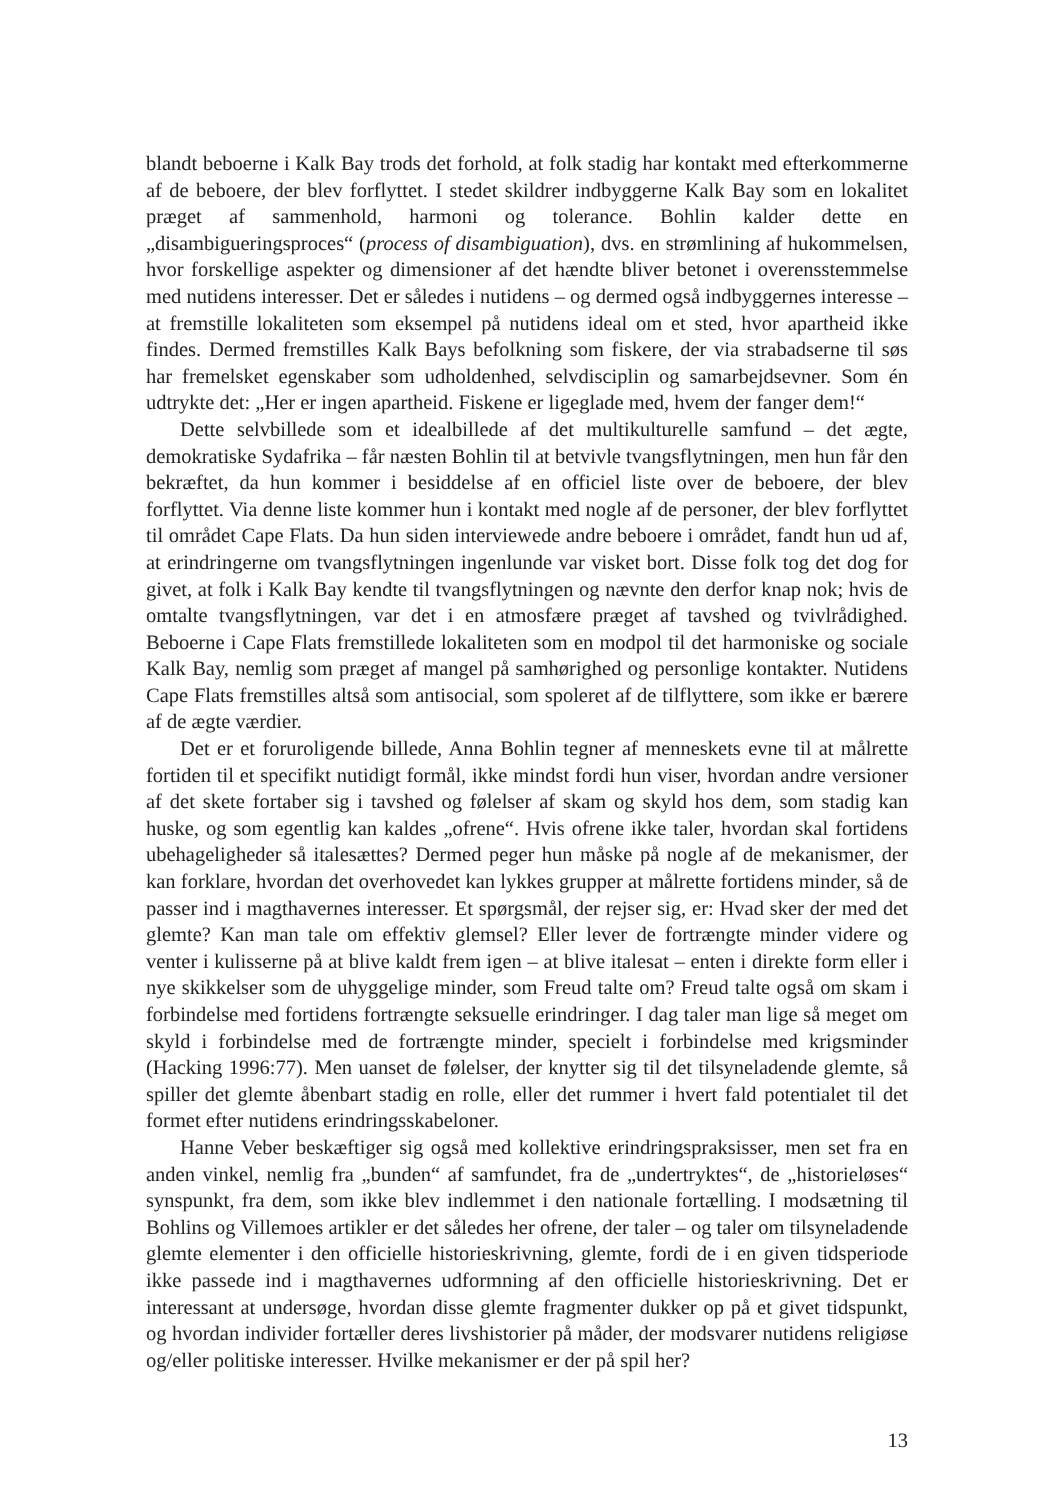blandt beboerne i Kalk Bay trods det forhold, at folk stadig har kontakt med efterkommerne af de beboere, der blev forflyttet. I stedet skildrer indbyggerne Kalk Bay som en lokalitet præget af sammenhold, harmoni og tolerance. Bohlin kalder dette en „disambigueringsproces“ (process of disambiguation), dvs. en strømlining af hukommelsen, hvor forskellige aspekter og dimensioner af det hændte bliver betonet i overensstemmelse med nutidens interesser. Det er således i nutidens – og dermed også indbyggernes interesse – at fremstille lokaliteten som eksempel på nutidens ideal om et sted, hvor apartheid ikke findes. Dermed fremstilles Kalk Bays befolkning som fiskere, der via strabadserne til søs har fremelsket egenskaber som udholdenhed, selvdisciplin og samarbejdsevner. Som én udtrykte det: „Her er ingen apartheid. Fiskene er ligeglade med, hvem der fanger dem!“
Dette selvbillede som et idealbillede af det multikulturelle samfund – det ægte, demokratiske Sydafrika – får næsten Bohlin til at betvivle tvangsflytningen, men hun får den bekræftet, da hun kommer i besiddelse af en officiel liste over de beboere, der blev forflyttet. Via denne liste kommer hun i kontakt med nogle af de personer, der blev forflyttet til området Cape Flats. Da hun siden interviewede andre beboere i området, fandt hun ud af, at erindringerne om tvangsflytningen ingenlunde var visket bort. Disse folk tog det dog for givet, at folk i Kalk Bay kendte til tvangsflytningen og nævnte den derfor knap nok; hvis de omtalte tvangsflytningen, var det i en atmosfære præget af tavshed og tvivlrådighed. Beboerne i Cape Flats fremstillede lokaliteten som en modpol til det harmoniske og sociale Kalk Bay, nemlig som præget af mangel på samhørighed og personlige kontakter. Nutidens Cape Flats fremstilles altså som antisocial, som spoleret af de tilflyttere, som ikke er bærere af de ægte værdier.
Det er et foruroligende billede, Anna Bohlin tegner af menneskets evne til at målrette fortiden til et specifikt nutidigt formål, ikke mindst fordi hun viser, hvordan andre versioner af det skete fortaber sig i tavshed og følelser af skam og skyld hos dem, som stadig kan huske, og som egentlig kan kaldes „ofrene“. Hvis ofrene ikke taler, hvordan skal fortidens ubehageligheder så italesættes? Dermed peger hun måske på nogle af de mekanismer, der kan forklare, hvordan det overhovedet kan lykkes grupper at målrette fortidens minder, så de passer ind i magthavernes interesser. Et spørgsmål, der rejser sig, er: Hvad sker der med det glemte? Kan man tale om effektiv glemsel? Eller lever de fortrængte minder videre og venter i kulisserne på at blive kaldt frem igen – at blive italesat – enten i direkte form eller i nye skikkelser som de uhyggelige minder, som Freud talte om? Freud talte også om skam i forbindelse med fortidens fortrængte seksuelle erindringer. I dag taler man lige så meget om skyld i forbindelse med de fortrængte minder, specielt i forbindelse med krigsminder (Hacking 1996:77). Men uanset de følelser, der knytter sig til det tilsyneladende glemte, så spiller det glemte åbenbart stadig en rolle, eller det rummer i hvert fald potentialet til det formet efter nutidens erindringsskabeloner.
Hanne Veber beskæftiger sig også med kollektive erindringspraksisser, men set fra en anden vinkel, nemlig fra „bunden“ af samfundet, fra de „undertryktes“, de „historieløses“ synspunkt, fra dem, som ikke blev indlemmet i den nationale fortælling. I modsætning til Bohlins og Villemoes artikler er det således her ofrene, der taler – og taler om tilsyneladende glemte elementer i den officielle historieskrivning, glemte, fordi de i en given tidsperiode ikke passede ind i magthavernes udformning af den officielle historieskrivning. Det er interessant at undersøge, hvordan disse glemte fragmenter dukker op på et givet tidspunkt, og hvordan individer fortæller deres livshistorier på måder, der modsvarer nutidens religiøse og/eller politiske interesser. Hvilke mekanismer er der på spil her?
13